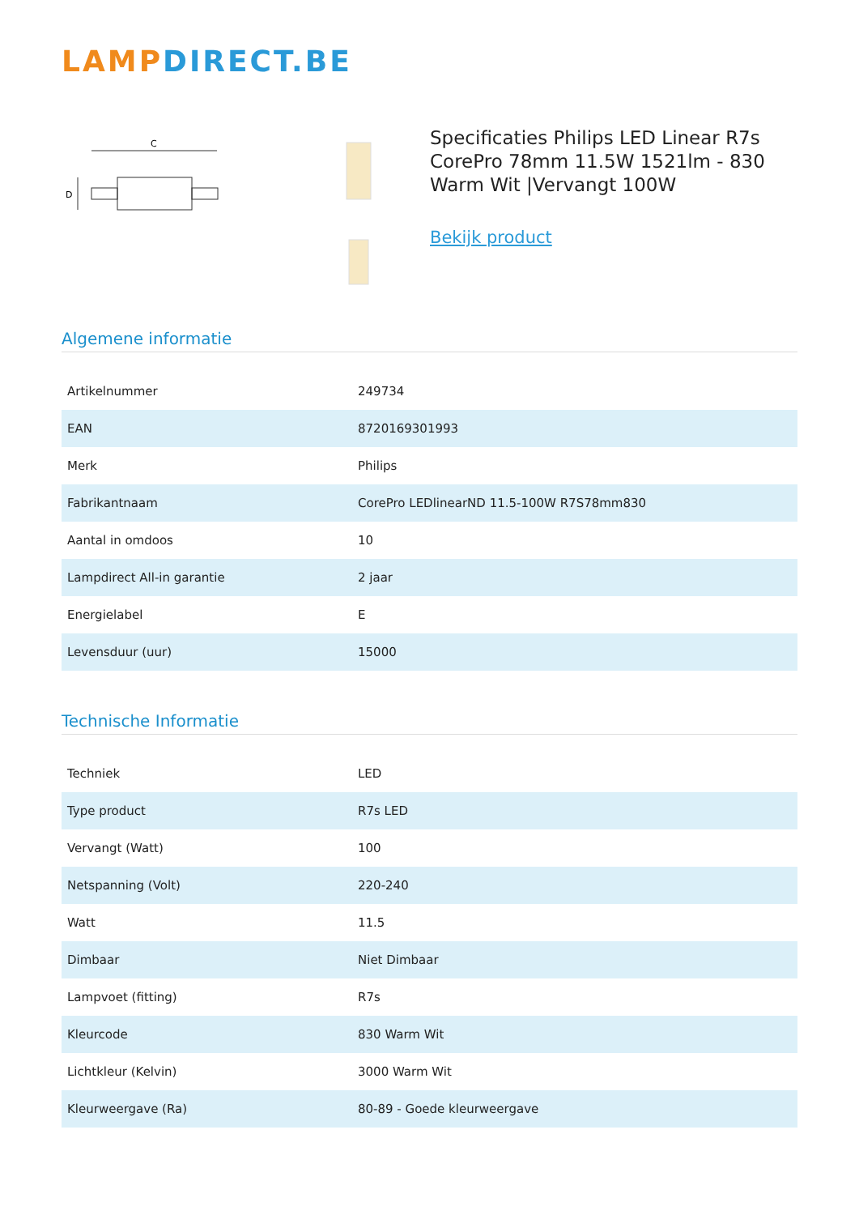LAMP DIRECT.BE
C
D
Specificaties Philips LED Linear R7s CorePro 78mm 11.5W 1521lm - 830 Warm Wit |Vervangt 100W
Bekijk product
Algemene informatie
| Artikelnummer | 249734 |
| EAN | 8720169301993 |
| Merk | Philips |
| Fabrikantnaam | CorePro LEDlinearND 11.5-100W R7S78mm830 |
| Aantal in omdoos | 10 |
| Lampdirect All-in garantie | 2 jaar |
| Energielabel | E |
| Levensduur (uur) | 15000 |
Technische Informatie
| Techniek | LED |
| Type product | R7s LED |
| Vervangt (Watt) | 100 |
| Netspanning (Volt) | 220-240 |
| Watt | 11.5 |
| Dimbaar | Niet Dimbaar |
| Lampvoet (fitting) | R7s |
| Kleurcode | 830 Warm Wit |
| Lichtkleur (Kelvin) | 3000 Warm Wit |
| Kleurweergave (Ra) | 80-89 - Goede kleurweergave |